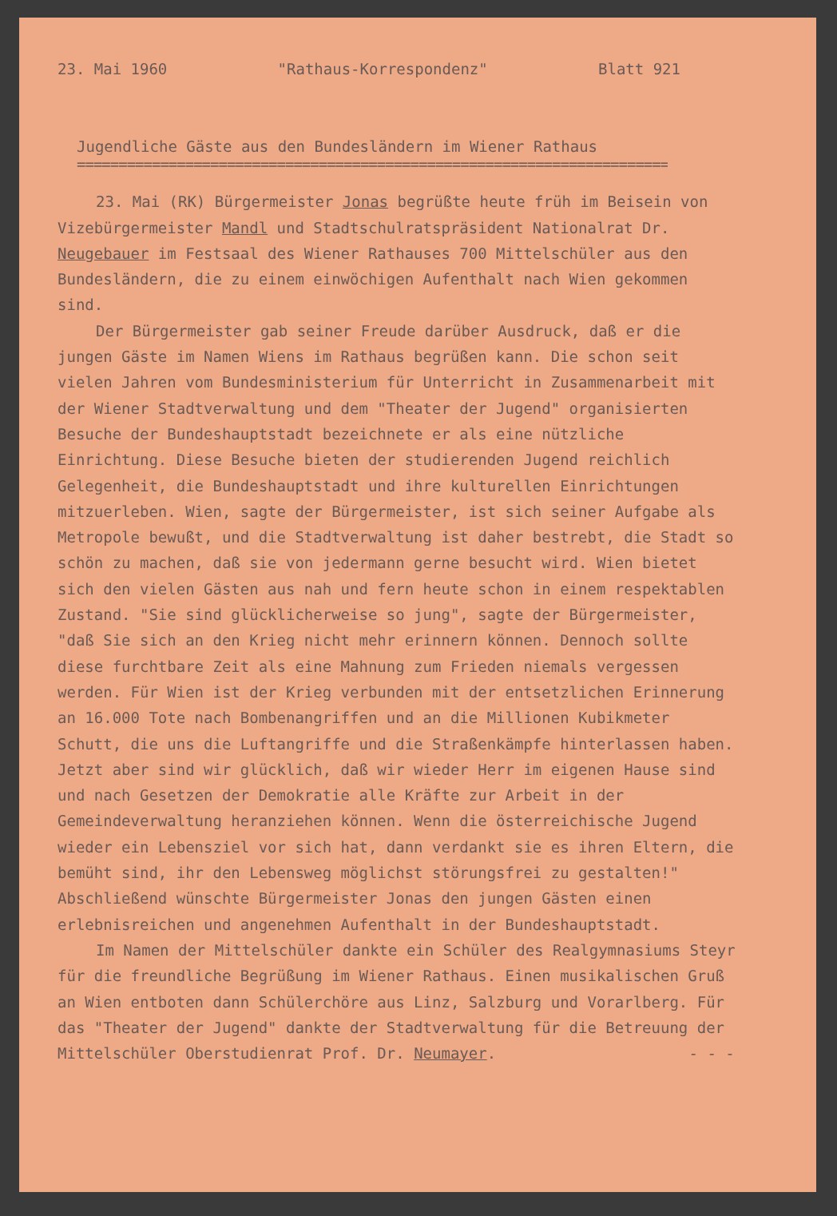23. Mai 1960 "Rathaus-Korrespondenz" Blatt 921
Jugendliche Gäste aus den Bundesländern im Wiener Rathaus
==========================================================================
23. Mai (RK) Bürgermeister Jonas begrüßte heute früh im Beisein von Vizebürgermeister Mandl und Stadtschulratspräsident Nationalrat Dr. Neugebauer im Festsaal des Wiener Rathauses 700 Mittelschüler aus den Bundesländern, die zu einem einwöchigen Aufenthalt nach Wien gekommen sind.
Der Bürgermeister gab seiner Freude darüber Ausdruck, daß er die jungen Gäste im Namen Wiens im Rathaus begrüßen kann. Die schon seit vielen Jahren vom Bundesministerium für Unterricht in Zusammenarbeit mit der Wiener Stadtverwaltung und dem "Theater der Jugend" organisierten Besuche der Bundeshauptstadt bezeichnete er als eine nützliche Einrichtung. Diese Besuche bieten der studierenden Jugend reichlich Gelegenheit, die Bundeshauptstadt und ihre kulturellen Einrichtungen mitzuerleben. Wien, sagte der Bürgermeister, ist sich seiner Aufgabe als Metropole bewußt, und die Stadtverwaltung ist daher bestrebt, die Stadt so schön zu machen, daß sie von jedermann gerne besucht wird. Wien bietet sich den vielen Gästen aus nah und fern heute schon in einem respektablen Zustand. "Sie sind glücklicherweise so jung", sagte der Bürgermeister, "daß Sie sich an den Krieg nicht mehr erinnern können. Dennoch sollte diese furchtbare Zeit als eine Mahnung zum Frieden niemals vergessen werden. Für Wien ist der Krieg verbunden mit der entsetzlichen Erinnerung an 16.000 Tote nach Bombenangriffen und an die Millionen Kubikmeter Schutt, die uns die Luftangriffe und die Straßenkämpfe hinterlassen haben. Jetzt aber sind wir glücklich, daß wir wieder Herr im eigenen Hause sind und nach Gesetzen der Demokratie alle Kräfte zur Arbeit in der Gemeindeverwaltung heranziehen können. Wenn die österreichische Jugend wieder ein Lebensziel vor sich hat, dann verdankt sie es ihren Eltern, die bemüht sind, ihr den Lebensweg möglichst störungsfrei zu gestalten!" Abschließend wünschte Bürgermeister Jonas den jungen Gästen einen erlebnisreichen und angenehmen Aufenthalt in der Bundeshauptstadt.
Im Namen der Mittelschüler dankte ein Schüler des Realgymnasiums Steyr für die freundliche Begrüßung im Wiener Rathaus. Einen musikalischen Gruß an Wien entboten dann Schülerchöre aus Linz, Salzburg und Vorarlberg. Für das "Theater der Jugend" dankte der Stadtverwaltung für die Betreuung der Mittelschüler Oberstudienrat Prof. Dr. Neumayer. - - -